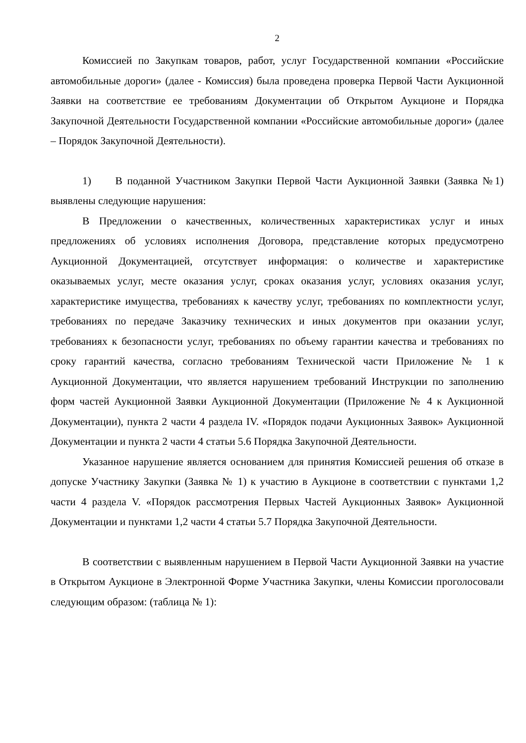2
Комиссией по Закупкам товаров, работ, услуг Государственной компании «Российские автомобильные дороги» (далее - Комиссия) была проведена проверка Первой Части Аукционной Заявки на соответствие ее требованиям Документации об Открытом Аукционе и Порядка Закупочной Деятельности Государственной компании «Российские автомобильные дороги» (далее – Порядок Закупочной Деятельности).
1) В поданной Участником Закупки Первой Части Аукционной Заявки (Заявка №1) выявлены следующие нарушения:
В Предложении о качественных, количественных характеристиках услуг и иных предложениях об условиях исполнения Договора, представление которых предусмотрено Аукционной Документацией, отсутствует информация: о количестве и характеристике оказываемых услуг, месте оказания услуг, сроках оказания услуг, условиях оказания услуг, характеристике имущества, требованиях к качеству услуг, требованиях по комплектности услуг, требованиях по передаче Заказчику технических и иных документов при оказании услуг, требованиях к безопасности услуг, требованиях по объему гарантии качества и требованиях по сроку гарантий качества, согласно требованиям Технической части Приложение № 1 к Аукционной Документации, что является нарушением требований Инструкции по заполнению форм частей Аукционной Заявки Аукционной Документации (Приложение № 4 к Аукционной Документации), пункта 2 части 4 раздела IV. «Порядок подачи Аукционных Заявок» Аукционной Документации и пункта 2 части 4 статьи 5.6 Порядка Закупочной Деятельности.
Указанное нарушение является основанием для принятия Комиссией решения об отказе в допуске Участнику Закупки (Заявка № 1) к участию в Аукционе в соответствии с пунктами 1,2 части 4 раздела V. «Порядок рассмотрения Первых Частей Аукционных Заявок» Аукционной Документации и пунктами 1,2 части 4 статьи 5.7 Порядка Закупочной Деятельности.
В соответствии с выявленным нарушением в Первой Части Аукционной Заявки на участие в Открытом Аукционе в Электронной Форме Участника Закупки, члены Комиссии проголосовали следующим образом: (таблица № 1):